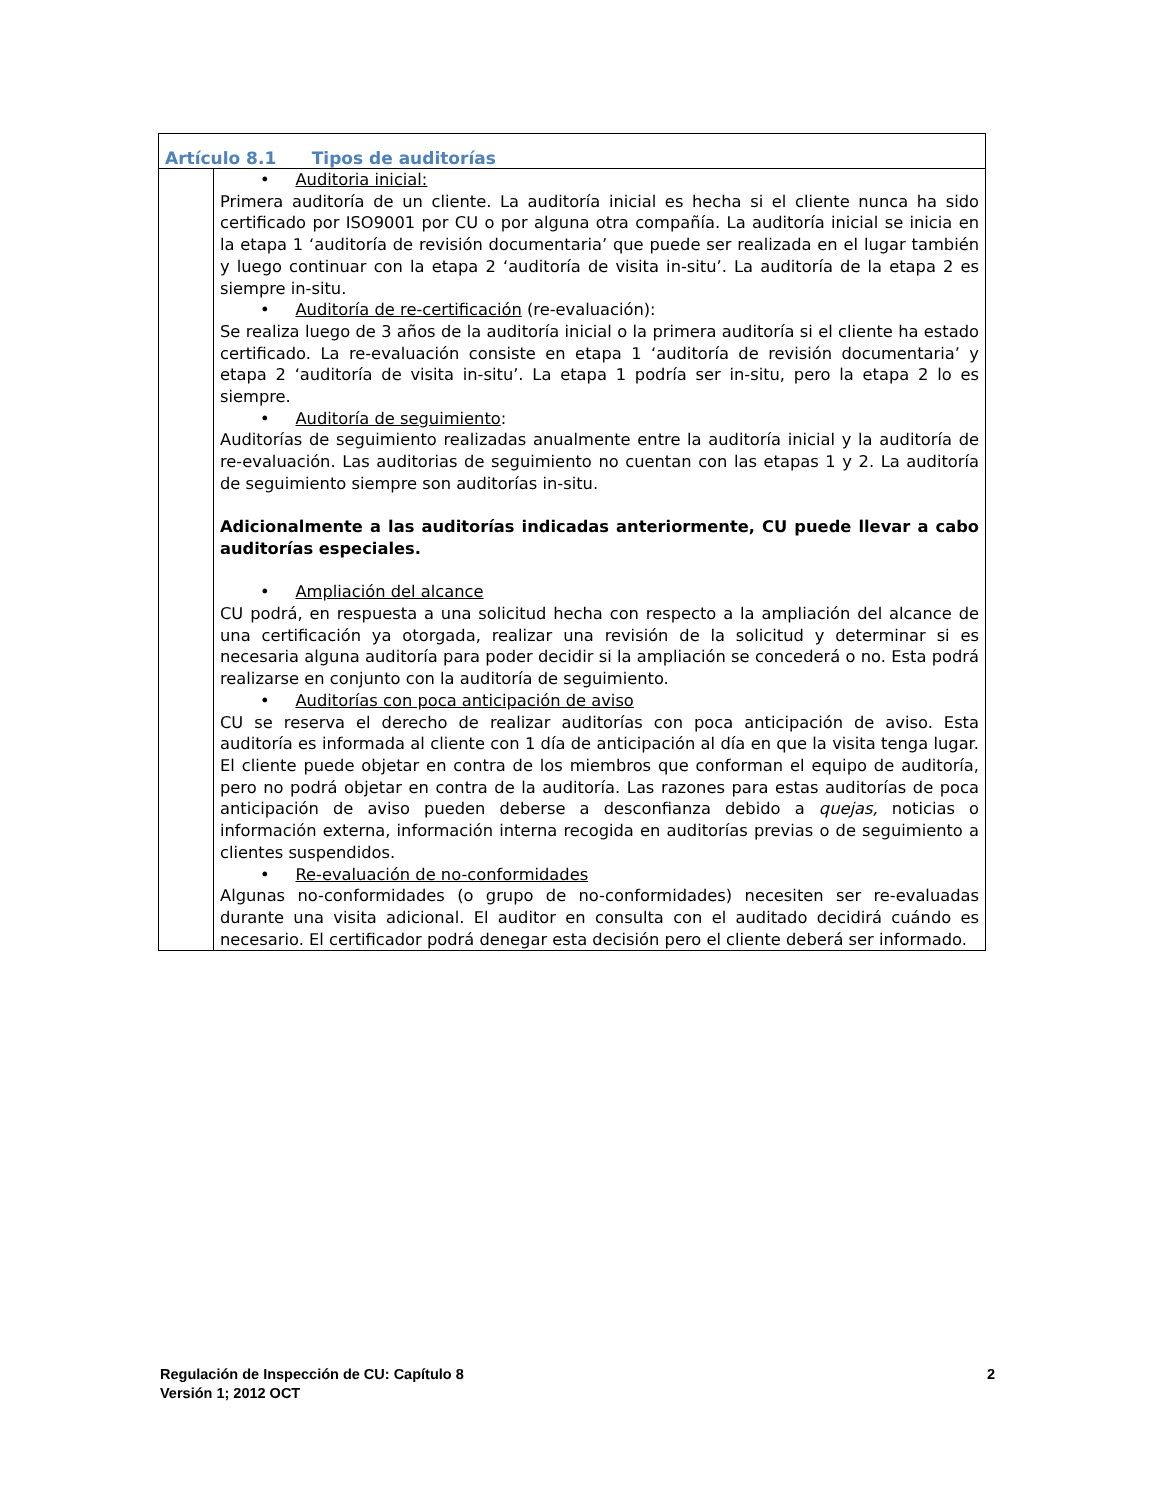| Artículo 8.1 Tipos de auditorías | |
| | • Auditoria inicial: Primera auditoría de un cliente. La auditoría inicial es hecha si el cliente nunca ha sido certificado por ISO9001 por CU o por alguna otra compañía. La auditoría inicial se inicia en la etapa 1 ‘auditoría de revisión documentaria’ que puede ser realizada en el lugar también y luego continuar con la etapa 2 ‘auditoría de visita in-situ’. La auditoría de la etapa 2 es siempre in-situ. • Auditoría de re-certificación (re-evaluación): Se realiza luego de 3 años de la auditoría inicial o la primera auditoría si el cliente ha estado certificado. La re-evaluación consiste en etapa 1 ‘auditoría de revisión documentaria’ y etapa 2 ‘auditoría de visita in-situ’. La etapa 1 podría ser in-situ, pero la etapa 2 lo es siempre. • Auditoría de seguimiento : Auditorías de seguimiento realizadas anualmente entre la auditoría inicial y la auditoría de re-evaluación. Las auditorias de seguimiento no cuentan con las etapas 1 y 2. La auditoría de seguimiento siempre son auditorías in-situ. Adicionalmente a las auditorías indicadas anteriormente, CU puede llevar a cabo auditorías especiales. • Ampliación del alcance CU podrá, en respuesta a una solicitud hecha con respecto a la ampliación del alcance de una certificación ya otorgada, realizar una revisión de la solicitud y determinar si es necesaria alguna auditoría para poder decidir si la ampliación se concederá o no. Esta podrá realizarse en conjunto con la auditoría de seguimiento. • Auditorías con poca anticipación de aviso CU se reserva el derecho de realizar auditorías con poca anticipación de aviso. Esta auditoría es informada al cliente con 1 día de anticipación al día en que la visita tenga lugar. El cliente puede objetar en contra de los miembros que conforman el equipo de auditoría, pero no podrá objetar en contra de la auditoría. Las razones para estas auditorías de poca anticipación de aviso pueden deberse a desconfianza debido a quejas, noticias o información externa, información interna recogida en auditorías previas o de seguimiento a clientes suspendidos. • Re-evaluación de no-conformidades Algunas no-conformidades (o grupo de no-conformidades) necesiten ser re-evaluadas durante una visita adicional. El auditor en consulta con el auditado decidirá cuándo es necesario. El certificador podrá denegar esta decisión pero el cliente deberá ser informado. |
Regulación de Inspección de CU: Capítulo 8
Versión 1; 2012 OCT
2